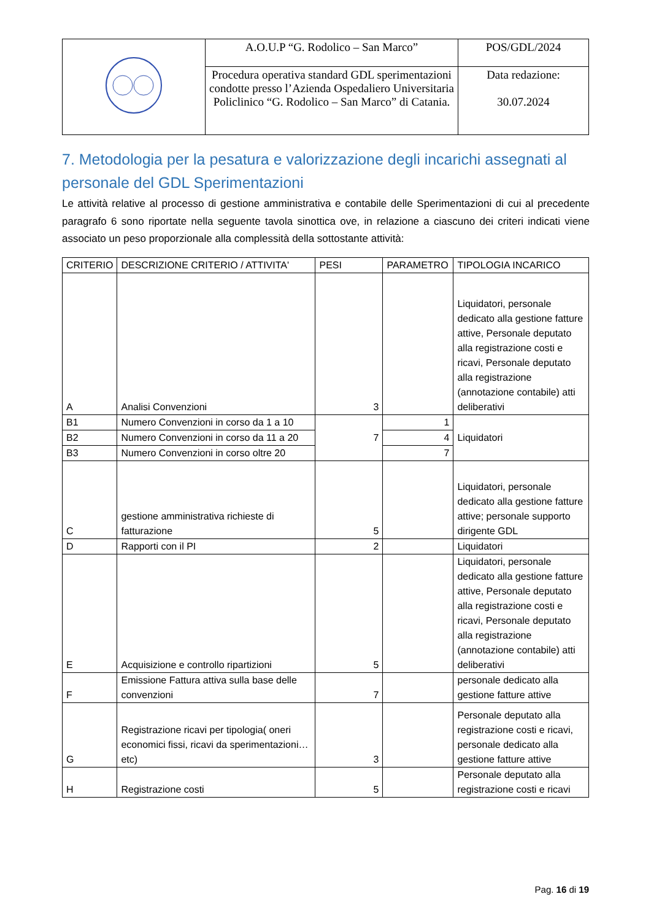| | A.O.U.P “G. Rodolico – San Marco” | POS/GDL/2024 |
| | Procedura operativa standard GDL sperimentazioni condotte presso l’Azienda Ospedaliero Universitaria Policlinico “G. Rodolico – San Marco” di Catania. | Data redazione: 30.07.2024 |
7. Metodologia per la pesatura e valorizzazione degli incarichi assegnati al personale del GDL Sperimentazioni
Le attività relative al processo di gestione amministrativa e contabile delle Sperimentazioni di cui al precedente paragrafo 6 sono riportate nella seguente tavola sinottica ove, in relazione a ciascuno dei criteri indicati viene associato un peso proporzionale alla complessità della sottostante attività:
| CRITERIO | DESCRIZIONE CRITERIO / ATTIVITA' | PESI | PARAMETRO | TIPOLOGIA INCARICO |
| --- | --- | --- | --- | --- |
| A | Analisi Convenzioni | 3 | | Liquidatori, personale dedicato alla gestione fatture attive, Personale deputato alla registrazione costi e ricavi, Personale deputato alla registrazione (annotazione contabile) atti deliberativi |
| B1 | Numero Convenzioni in corso da 1 a 10 | 7 | 1 | Liquidatori |
| B2 | Numero Convenzioni in corso da 11 a 20 | | 4 | |
| B3 | Numero Convenzioni in corso oltre 20 | | 7 | |
| C | gestione amministrativa richieste di fatturazione | 5 | | Liquidatori, personale dedicato alla gestione fatture attive; personale supporto dirigente GDL |
| D | Rapporti con il PI | 2 | | Liquidatori |
| E | Acquisizione e controllo ripartizioni | 5 | | Liquidatori, personale dedicato alla gestione fatture attive, Personale deputato alla registrazione costi e ricavi, Personale deputato alla registrazione (annotazione contabile) atti deliberativi |
| F | Emissione Fattura attiva sulla base delle convenzioni | 7 | | personale dedicato alla gestione fatture attive |
| G | Registrazione ricavi per tipologia( oneri economici fissi, ricavi da sperimentazioni…etc) | 3 | | Personale deputato alla registrazione costi e ricavi, personale dedicato alla gestione fatture attive |
| H | Registrazione costi | 5 | | Personale deputato alla registrazione costi e ricavi |
Pag. 16 di 19